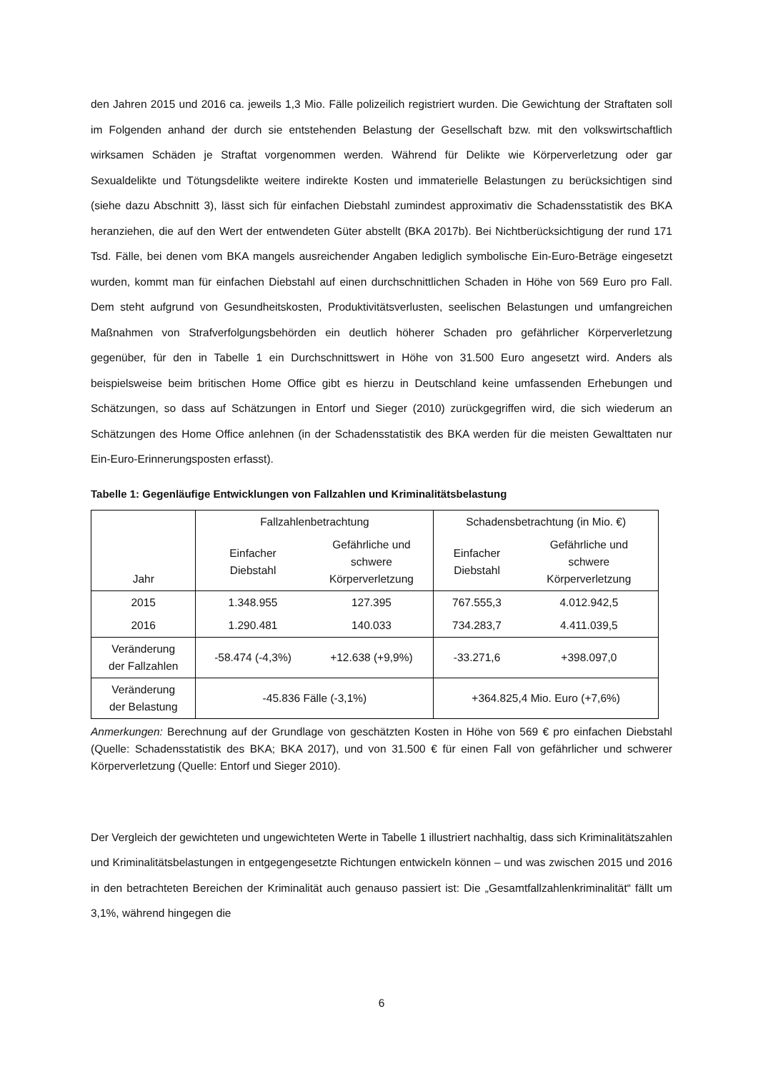den Jahren 2015 und 2016 ca. jeweils 1,3 Mio. Fälle polizeilich registriert wurden. Die Gewichtung der Straftaten soll im Folgenden anhand der durch sie entstehenden Belastung der Gesellschaft bzw. mit den volkswirtschaftlich wirksamen Schäden je Straftat vorgenommen werden. Während für Delikte wie Körperverletzung oder gar Sexualdelikte und Tötungsdelikte weitere indirekte Kosten und immaterielle Belastungen zu berücksichtigen sind (siehe dazu Abschnitt 3), lässt sich für einfachen Diebstahl zumindest approximativ die Schadensstatistik des BKA heranziehen, die auf den Wert der entwendeten Güter abstellt (BKA 2017b). Bei Nichtberücksichtigung der rund 171 Tsd. Fälle, bei denen vom BKA mangels ausreichender Angaben lediglich symbolische Ein-Euro-Beträge eingesetzt wurden, kommt man für einfachen Diebstahl auf einen durchschnittlichen Schaden in Höhe von 569 Euro pro Fall. Dem steht aufgrund von Gesundheitskosten, Produktivitätsverlusten, seelischen Belastungen und umfangreichen Maßnahmen von Strafverfolgungsbehörden ein deutlich höherer Schaden pro gefährlicher Körperverletzung gegenüber, für den in Tabelle 1 ein Durchschnittswert in Höhe von 31.500 Euro angesetzt wird. Anders als beispielsweise beim britischen Home Office gibt es hierzu in Deutschland keine umfassenden Erhebungen und Schätzungen, so dass auf Schätzungen in Entorf und Sieger (2010) zurückgegriffen wird, die sich wiederum an Schätzungen des Home Office anlehnen (in der Schadensstatistik des BKA werden für die meisten Gewalttaten nur Ein-Euro-Erinnerungsposten erfasst).
Tabelle 1: Gegenläufige Entwicklungen von Fallzahlen und Kriminalitätsbelastung
| Jahr | Fallzahlenbetrachtung | | Schadensbetrachtung (in Mio. €) | |
| --- | --- | --- | --- | --- |
| | Einfacher Diebstahl | Gefährliche und schwere Körperverletzung | Einfacher Diebstahl | Gefährliche und schwere Körperverletzung |
| 2015 | 1.348.955 | 127.395 | 767.555,3 | 4.012.942,5 |
| 2016 | 1.290.481 | 140.033 | 734.283,7 | 4.411.039,5 |
| Veränderung der Fallzahlen | -58.474 (-4,3%) | +12.638 (+9,9%) | -33.271,6 | +398.097,0 |
| Veränderung der Belastung | -45.836 Fälle (-3,1%) | | +364.825,4 Mio. Euro (+7,6%) | |
Anmerkungen: Berechnung auf der Grundlage von geschätzten Kosten in Höhe von 569 € pro einfachen Diebstahl (Quelle: Schadensstatistik des BKA; BKA 2017), und von 31.500 € für einen Fall von gefährlicher und schwerer Körperverletzung (Quelle: Entorf und Sieger 2010).
Der Vergleich der gewichteten und ungewichteten Werte in Tabelle 1 illustriert nachhaltig, dass sich Kriminalitätszahlen und Kriminalitätsbelastungen in entgegengesetzte Richtungen entwickeln können – und was zwischen 2015 und 2016 in den betrachteten Bereichen der Kriminalität auch genauso passiert ist: Die „Gesamtfallzahlenkriminalität“ fällt um 3,1%, während hingegen die
6